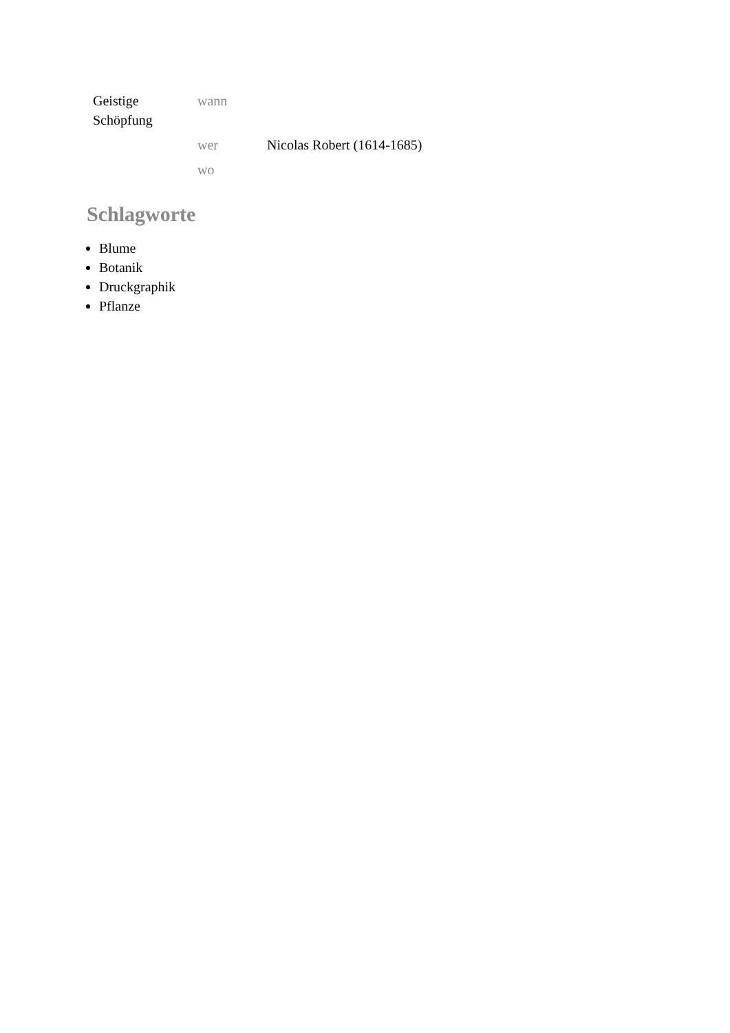| Geistige Schöpfung | wann | |
| | wer | Nicolas Robert (1614-1685) |
| | wo | |
Schlagworte
Blume
Botanik
Druckgraphik
Pflanze